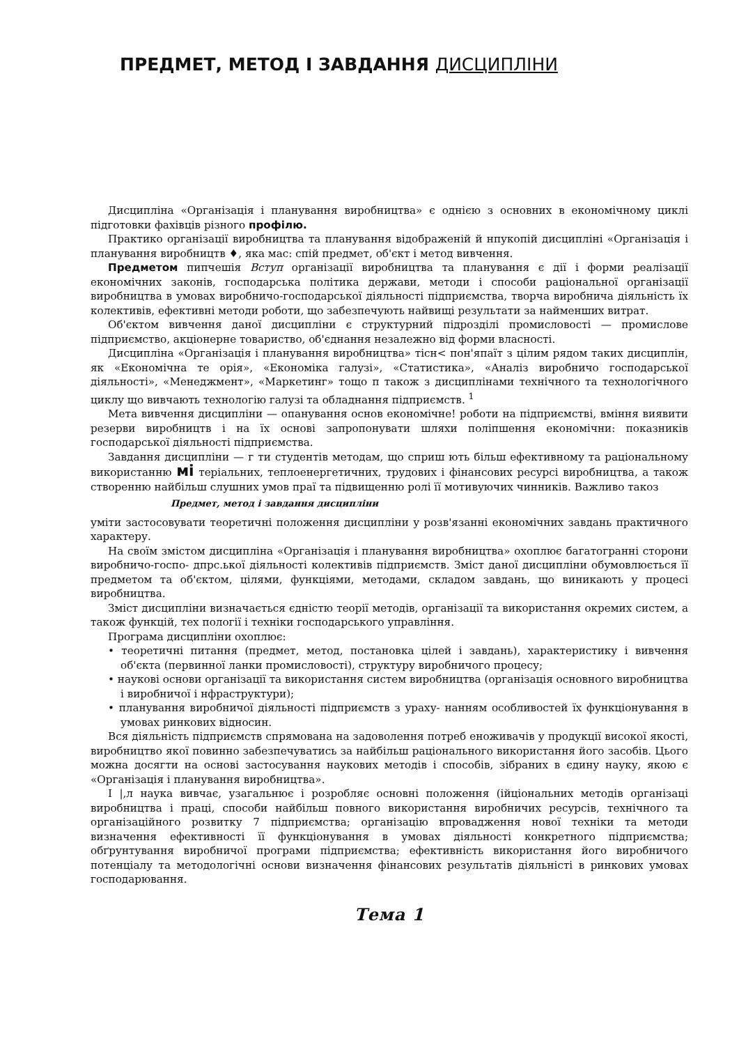ПРЕДМЕТ, МЕТОД І ЗАВДАННЯ ДИСЦИПЛІНИ
Дисципліна «Організація і планування виробництва» є однією з основних в економічному циклі підготовки фахівців різного профілю.
Практико організації виробництва та планування відображеній й нпукопій дисципліні «Організація і планування виробництв ♦, яка мас: спій предмет, об'єкт і метод вивчення.
Предметом пипчешія Вступ організації виробництва та планування є дії і форми реалізації економічних законів, господарська політика держави, методи і способи раціональної організації виробництва в умовах виробничо-господарської діяльності підприємства, творча виробнича діяльність їх колективів, ефективні методи роботи, що забезпечують найвищі результати за найменших витрат.
Об'єктом вивчення даної дисципліни є структурний підрозділі промисловості — промислове підприємство, акціонерне товариство, об'єднання незалежно від форми власності.
Дисципліна «Організація і планування виробництва» тісн< пон'япаїт з цілим рядом таких дисциплін, як «Економічна те орія», «Економіка галузі», «Статистика», «Аналіз виробничо господарської діяльності», «Менеджмент», «Маркетинг» тощо п також з дисциплінами технічного та технологічного циклу що вивчають технологію галузі та обладнання підприємств. <sup>1</sup>
Мета вивчення дисципліни — опанування основ економічне! роботи на підприємстві, вміння виявити резерви виробництв і на їх основі запропонувати шляхи поліпшення економічни: показників господарської діяльності підприємства.
Завдання дисципліни — г ти студентів методам, що сприш ють більш ефективному та раціональному використанню мі теріальних, теплоенергетичних, трудових і фінансових ресурсі виробництва, а також створенню найбільш слушних умов праї та підвищенню ролі її мотивуючих чинників. Важливо такоз
Предмет, метод і завдання дисципліни
уміти застосовувати теоретичні положення дисципліни у розв'язанні економічних завдань практичного характеру.
На своїм змістом дисципліна «Організація і планування виробництва» охоплює багатогранні сторони виробничо-госпо- дпрс.ької діяльності колективів підприємств. Зміст даної дисципліни обумовлюється її предметом та об'єктом, цілями, функціями, методами, складом завдань, що виникають у процесі виробництва.
Зміст дисципліни визначається єдністю теорії методів, організації та використання окремих систем, а також функцій, тех пології і техніки господарського управління.
Програма дисципліни охоплює:
• теоретичні питання (предмет, метод, постановка цілей і завдань), характеристику і вивчення об'єкта (первинної ланки промисловості), структуру виробничого процесу;
• наукові основи організації та використання систем виробництва (організація основного виробництва і виробничої і нфраструктури);
• планування виробничої діяльності підприємств з ураху- нанням особливостей їх функціонування в умовах ринкових відносин.
Вся діяльність підприємств спрямована на задоволення потреб еноживачів у продукції високої якості, виробництво якої повинно забезпечуватись за найбільш раціонального використання його засобів. Цього можна досягти на основі застосування наукових методів і способів, зібраних в єдину науку, якою є «Організація і планування виробництва».
І |,л наука вивчає, узагальнює і розробляє основні положення (ійціональних методів організаці виробництва і праці, способи найбільш повного використання виробничих ресурсів, технічного та організаційного розвитку 7 підприємства; організацію впровадження нової техніки та методи визначення ефективності її функціонування в умовах діяльності конкретного підприємства; обґрунтування виробничої програми підприємства; ефективність використання його виробничого потенціалу та методологічні основи визначення фінансових результатів діяльністі в ринкових умовах господарювання.
Тема 1